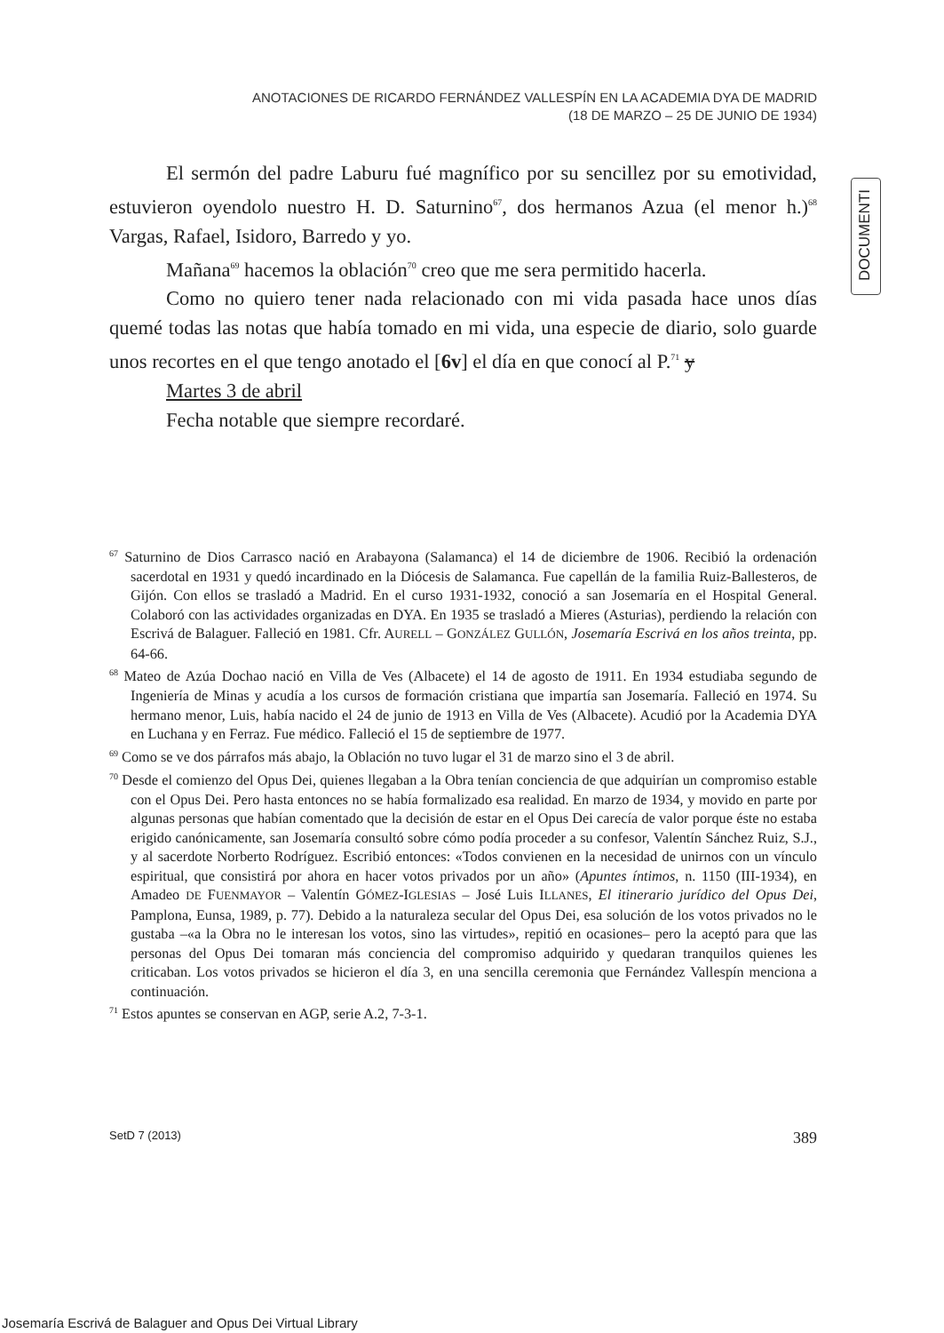ANOTACIONES DE RICARDO FERNÁNDEZ VALLESPÍN EN LA ACADEMIA DYA DE MADRID
(18 DE MARZO – 25 DE JUNIO DE 1934)
DOCUMENTI
El sermón del padre Laburu fué magnífico por su sencillez por su emotividad, estuvieron oyendolo nuestro H. D. Saturnino<sup>67</sup>, dos hermanos Azua (el menor h.)<sup>68</sup> Vargas, Rafael, Isidoro, Barredo y yo.
Mañana<sup>69</sup> hacemos la oblación<sup>70</sup> creo que me sera permitido hacerla.
Como no quiero tener nada relacionado con mi vida pasada hace unos días quemé todas las notas que había tomado en mi vida, una especie de diario, solo guarde unos recortes en el que tengo anotado el [6v] el día en que conocí al P.<sup>71</sup> y
Martes 3 de abril
Fecha notable que siempre recordaré.
<sup>67</sup> Saturnino de Dios Carrasco nació en Arabayona (Salamanca) el 14 de diciembre de 1906. Recibió la ordenación sacerdotal en 1931 y quedó incardinado en la Diócesis de Salamanca. Fue capellán de la familia Ruiz-Ballesteros, de Gijón. Con ellos se trasladó a Madrid. En el curso 1931-1932, conoció a san Josemaría en el Hospital General. Colaboró con las actividades organizadas en DYA. En 1935 se trasladó a Mieres (Asturias), perdiendo la relación con Escrivá de Balaguer. Falleció en 1981. Cfr. AURELL – GONZÁLEZ GULLÓN, Josemaría Escrivá en los años treinta, pp. 64-66.
<sup>68</sup> Mateo de Azúa Dochao nació en Villa de Ves (Albacete) el 14 de agosto de 1911. En 1934 estudiaba segundo de Ingeniería de Minas y acudía a los cursos de formación cristiana que impartía san Josemaría. Falleció en 1974. Su hermano menor, Luis, había nacido el 24 de junio de 1913 en Villa de Ves (Albacete). Acudió por la Academia DYA en Luchana y en Ferraz. Fue médico. Falleció el 15 de septiembre de 1977.
<sup>69</sup> Como se ve dos párrafos más abajo, la Oblación no tuvo lugar el 31 de marzo sino el 3 de abril.
<sup>70</sup> Desde el comienzo del Opus Dei, quienes llegaban a la Obra tenían conciencia de que adquirían un compromiso estable con el Opus Dei. Pero hasta entonces no se había formalizado esa realidad. En marzo de 1934, y movido en parte por algunas personas que habían comentado que la decisión de estar en el Opus Dei carecía de valor porque éste no estaba erigido canónicamente, san Josemaría consultó sobre cómo podía proceder a su confesor, Valentín Sánchez Ruiz, S.J., y al sacerdote Norberto Rodríguez. Escribió entonces: «Todos convienen en la necesidad de unirnos con un vínculo espiritual, que consistirá por ahora en hacer votos privados por un año» (Apuntes íntimos, n. 1150 (III-1934), en Amadeo DE FUENMAYOR – Valentín GÓMEZ-IGLESIAS – José Luis ILLANES, El itinerario jurídico del Opus Dei, Pamplona, Eunsa, 1989, p. 77). Debido a la naturaleza secular del Opus Dei, esa solución de los votos privados no le gustaba –«a la Obra no le interesan los votos, sino las virtudes», repitió en ocasiones– pero la aceptó para que las personas del Opus Dei tomaran más conciencia del compromiso adquirido y quedaran tranquilos quienes les criticaban. Los votos privados se hicieron el día 3, en una sencilla ceremonia que Fernández Vallespín menciona a continuación.
<sup>71</sup> Estos apuntes se conservan en AGP, serie A.2, 7-3-1.
SetD 7 (2013) 389
Josemaría Escrivá de Balaguer and Opus Dei Virtual Library